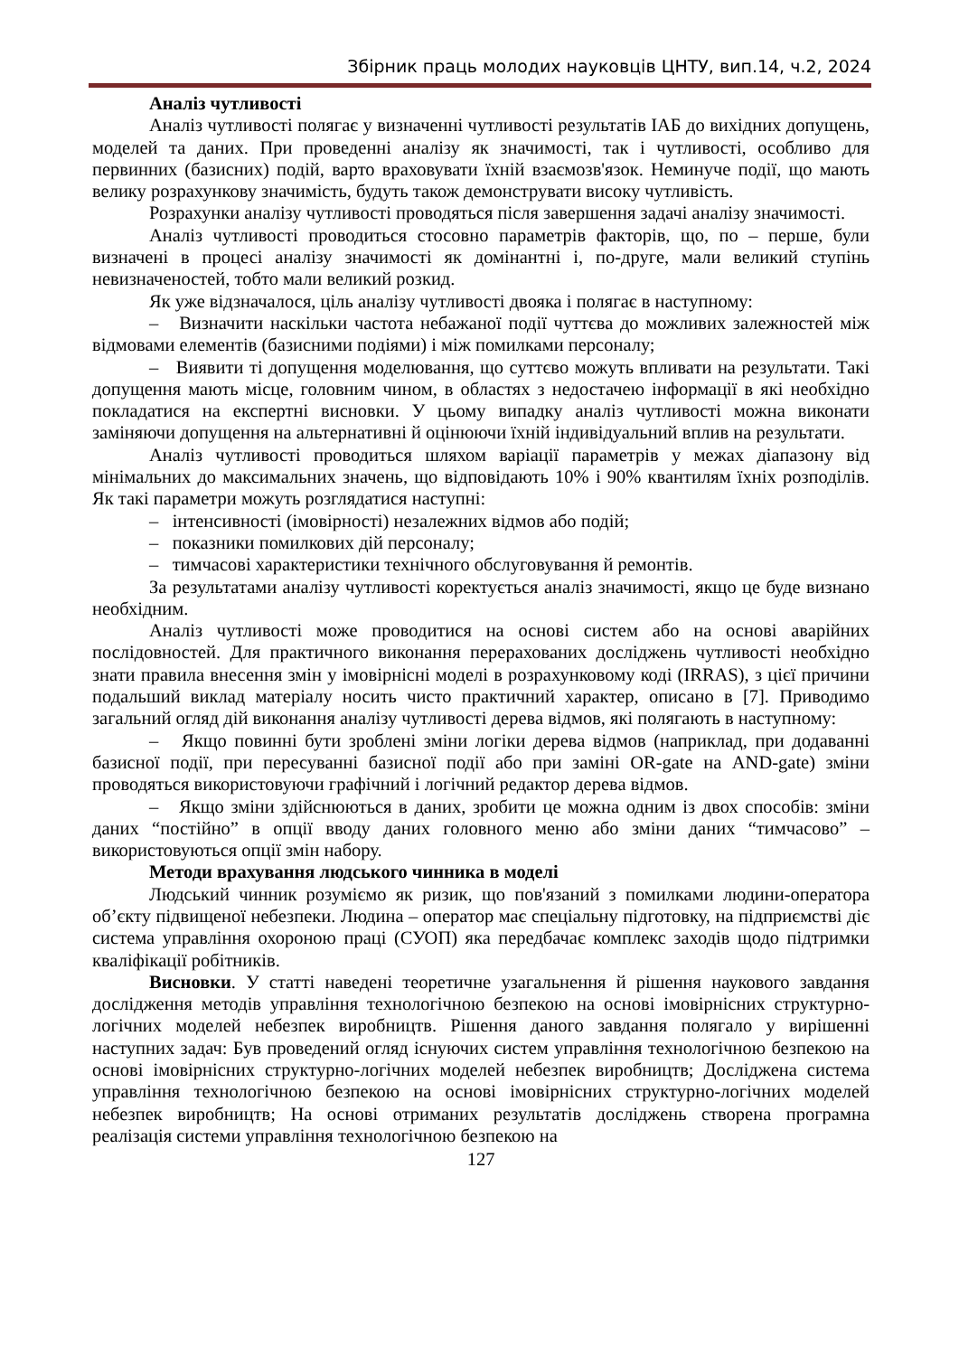Збірник праць молодих науковців ЦНТУ, вип.14, ч.2, 2024
Аналіз чутливості
Аналіз чутливості полягає у визначенні чутливості результатів ІАБ до вихідних допущень, моделей та даних. При проведенні аналізу як значимості, так і чутливості, особливо для первинних (базисних) подій, варто враховувати їхній взаємозв'язок. Неминуче події, що мають велику розрахункову значимість, будуть також демонструвати високу чутливість.
Розрахунки аналізу чутливості проводяться після завершення задачі аналізу значимості.
Аналіз чутливості проводиться стосовно параметрів факторів, що, по – перше, були визначені в процесі аналізу значимості як домінантні і, по-друге, мали великий ступінь невизначеностей, тобто мали великий розкид.
Як уже відзначалося, ціль аналізу чутливості двояка і полягає в наступному:
– Визначити наскільки частота небажаної події чуттєва до можливих залежностей між відмовами елементів (базисними подіями) і між помилками персоналу;
– Виявити ті допущення моделювання, що суттєво можуть впливати на результати. Такі допущення мають місце, головним чином, в областях з недостачею інформації в які необхідно покладатися на експертні висновки. У цьому випадку аналіз чутливості можна виконати заміняючи допущення на альтернативні й оцінюючи їхній індивідуальний вплив на результати.
Аналіз чутливості проводиться шляхом варіації параметрів у межах діапазону від мінімальних до максимальних значень, що відповідають 10% і 90% квантилям їхніх розподілів. Як такі параметри можуть розглядатися наступні:
– інтенсивності (імовірності) незалежних відмов або подій;
– показники помилкових дій персоналу;
– тимчасові характеристики технічного обслуговування й ремонтів.
За результатами аналізу чутливості коректується аналіз значимості, якщо це буде визнано необхідним.
Аналіз чутливості може проводитися на основі систем або на основі аварійних послідовностей. Для практичного виконання перерахованих досліджень чутливості необхідно знати правила внесення змін у імовірнісні моделі в розрахунковому коді (IRRAS), з цієї причини подальший виклад матеріалу носить чисто практичний характер, описано в [7]. Приводимо загальний огляд дій виконання аналізу чутливості дерева відмов, які полягають в наступному:
– Якщо повинні бути зроблені зміни логіки дерева відмов (наприклад, при додаванні базисної події, при пересуванні базисної події або при заміні OR-gate на AND-gate) зміни проводяться використовуючи графічний і логічний редактор дерева відмов.
– Якщо зміни здійснюються в даних, зробити це можна одним із двох способів: зміни даних “постійно” в опції вводу даних головного меню або зміни даних “тимчасово” – використовуються опції змін набору.
Методи врахування людського чинника в моделі
Людський чинник розуміємо як ризик, що пов'язаний з помилками людини-оператора об’єкту підвищеної небезпеки. Людина – оператор має спеціальну підготовку, на підприємстві діє система управління охороною праці (СУОП) яка передбачає комплекс заходів щодо підтримки кваліфікації робітників.
Висновки. У статті наведені теоретичне узагальнення й рішення наукового завдання дослідження методів управління технологічною безпекою на основі імовірнісних структурно-логічних моделей небезпек виробництв. Рішення даного завдання полягало у вирішенні наступних задач: Був проведений огляд існуючих систем управління технологічною безпекою на основі імовірнісних структурно-логічних моделей небезпек виробництв; Досліджена система управління технологічною безпекою на основі імовірнісних структурно-логічних моделей небезпек виробництв; На основі отриманих результатів досліджень створена програмна реалізація системи управління технологічною безпекою на
127